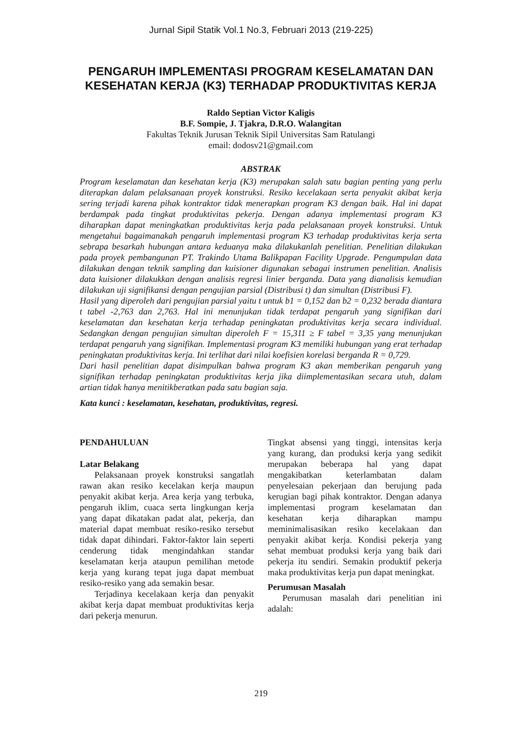Jurnal Sipil Statik Vol.1 No.3, Februari 2013 (219-225)
PENGARUH IMPLEMENTASI PROGRAM KESELAMATAN DAN KESEHATAN KERJA (K3) TERHADAP PRODUKTIVITAS KERJA
Raldo Septian Victor Kaligis
B.F. Sompie, J. Tjakra, D.R.O. Walangitan
Fakultas Teknik Jurusan Teknik Sipil Universitas Sam Ratulangi
email: dodosv21@gmail.com
ABSTRAK
Program keselamatan dan kesehatan kerja (K3) merupakan salah satu bagian penting yang perlu diterapkan dalam pelaksanaan proyek konstruksi. Resiko kecelakaan serta penyakit akibat kerja sering terjadi karena pihak kontraktor tidak menerapkan program K3 dengan baik. Hal ini dapat berdampak pada tingkat produktivitas pekerja. Dengan adanya implementasi program K3 diharapkan dapat meningkatkan produktivitas kerja pada pelaksanaan proyek konstruksi. Untuk mengetahui bagaimanakah pengaruh implementasi program K3 terhadap produktivitas kerja serta sebrapa besarkah hubungan antara keduanya maka dilakukanlah penelitian. Penelitian dilakukan pada proyek pembangunan PT. Trakindo Utama Balikpapan Facility Upgrade. Pengumpulan data dilakukan dengan teknik sampling dan kuisioner digunakan sebagai instrumen penelitian. Analisis data kuisioner dilakukkan dengan analisis regresi linier berganda. Data yang dianalisis kemudian dilakukan uji signifikansi dengan pengujian parsial (Distribusi t) dan simultan (Distribusi F).
Hasil yang diperoleh dari pengujian parsial yaitu t untuk b1 = 0,152 dan b2 = 0,232 berada diantara t tabel -2,763 dan 2,763. Hal ini menunjukan tidak terdapat pengaruh yang signifikan dari keselamatan dan kesehatan kerja terhadap peningkatan produktivitas kerja secara individual. Sedangkan dengan pengujian simultan diperoleh F = 15,311 ≥ F tabel = 3,35 yang menunjukan terdapat pengaruh yang signifikan. Implementasi program K3 memiliki hubungan yang erat terhadap peningkatan produktivitas kerja. Ini terlihat dari nilai koefisien korelasi berganda R = 0,729.
Dari hasil penelitian dapat disimpulkan bahwa program K3 akan memberikan pengaruh yang signifikan terhadap peningkatan produktivitas kerja jika diimplementasikan secara utuh, dalam artian tidak hanya menitikberatkan pada satu bagian saja.
Kata kunci : keselamatan, kesehatan, produktivitas, regresi.
PENDAHULUAN
Latar Belakang
Pelaksanaan proyek konstruksi sangatlah rawan akan resiko kecelakan kerja maupun penyakit akibat kerja. Area kerja yang terbuka, pengaruh iklim, cuaca serta lingkungan kerja yang dapat dikatakan padat alat, pekerja, dan material dapat membuat resiko-resiko tersebut tidak dapat dihindari. Faktor-faktor lain seperti cenderung tidak mengindahkan standar keselamatan kerja ataupun pemilihan metode kerja yang kurang tepat juga dapat membuat resiko-resiko yang ada semakin besar.
Terjadinya kecelakaan kerja dan penyakit akibat kerja dapat membuat produktivitas kerja dari pekerja menurun.
Tingkat absensi yang tinggi, intensitas kerja yang kurang, dan produksi kerja yang sedikit merupakan beberapa hal yang dapat mengakibatkan keterlambatan dalam penyelesaian pekerjaan dan berujung pada kerugian bagi pihak kontraktor. Dengan adanya implementasi program keselamatan dan kesehatan kerja diharapkan mampu meminimalisasikan resiko kecelakaan dan penyakit akibat kerja. Kondisi pekerja yang sehat membuat produksi kerja yang baik dari pekerja itu sendiri. Semakin produktif pekerja maka produktivitas kerja pun dapat meningkat.
Perumusan Masalah
Perumusan masalah dari penelitian ini adalah:
219